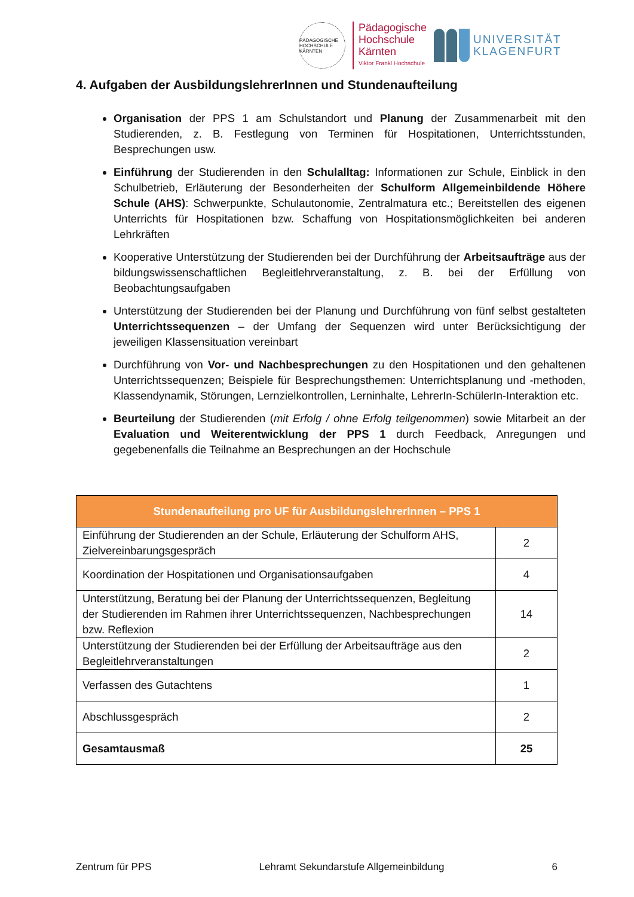PÄDAGOGISCHE HOCHSCHULE KÄRNTEN
Pädagogische
Hochschule
Kärnten
Viktor Frankl Hochschule
UNIVERSITÄT
KLAGENFURT
4. Aufgaben der AusbildungslehrerInnen und Stundenaufteilung
Organisation der PPS 1 am Schulstandort und Planung der Zusammenarbeit mit den Studierenden, z. B. Festlegung von Terminen für Hospitationen, Unterrichtsstunden, Besprechungen usw.
Einführung der Studierenden in den Schulalltag: Informationen zur Schule, Einblick in den Schulbetrieb, Erläuterung der Besonderheiten der Schulform Allgemeinbildende Höhere Schule (AHS): Schwerpunkte, Schulautonomie, Zentralmatura etc.; Bereitstellen des eigenen Unterrichts für Hospitationen bzw. Schaffung von Hospitationsmöglichkeiten bei anderen Lehrkräften
Kooperative Unterstützung der Studierenden bei der Durchführung der Arbeitsaufträge aus der bildungswissenschaftlichen Begleitlehrveranstaltung, z. B. bei der Erfüllung von Beobachtungsaufgaben
Unterstützung der Studierenden bei der Planung und Durchführung von fünf selbst gestalteten Unterrichtssequenzen – der Umfang der Sequenzen wird unter Berücksichtigung der jeweiligen Klassensituation vereinbart
Durchführung von Vor- und Nachbesprechungen zu den Hospitationen und den gehaltenen Unterrichtssequenzen; Beispiele für Besprechungsthemen: Unterrichtsplanung und -methoden, Klassendynamik, Störungen, Lernzielkontrollen, Lerninhalte, LehrerIn-SchülerIn-Interaktion etc.
Beurteilung der Studierenden (mit Erfolg / ohne Erfolg teilgenommen) sowie Mitarbeit an der Evaluation und Weiterentwicklung der PPS 1 durch Feedback, Anregungen und gegebenenfalls die Teilnahme an Besprechungen an der Hochschule
| Stundenaufteilung pro UF für AusbildungslehrerInnen – PPS 1 | |
| --- | --- |
| Einführung der Studierenden an der Schule, Erläuterung der Schulform AHS, Zielvereinbarungsgespräch | 2 |
| Koordination der Hospitationen und Organisationsaufgaben | 4 |
| Unterstützung, Beratung bei der Planung der Unterrichtssequenzen, Begleitung der Studierenden im Rahmen ihrer Unterrichtssequenzen, Nachbesprechungen bzw. Reflexion | 14 |
| Unterstützung der Studierenden bei der Erfüllung der Arbeitsaufträge aus den Begleitlehrveranstaltungen | 2 |
| Verfassen des Gutachtens | 1 |
| Abschlussgespräch | 2 |
| Gesamtausmaß | 25 |
Zentrum für PPS Lehramt Sekundarstufe Allgemeinbildung 6